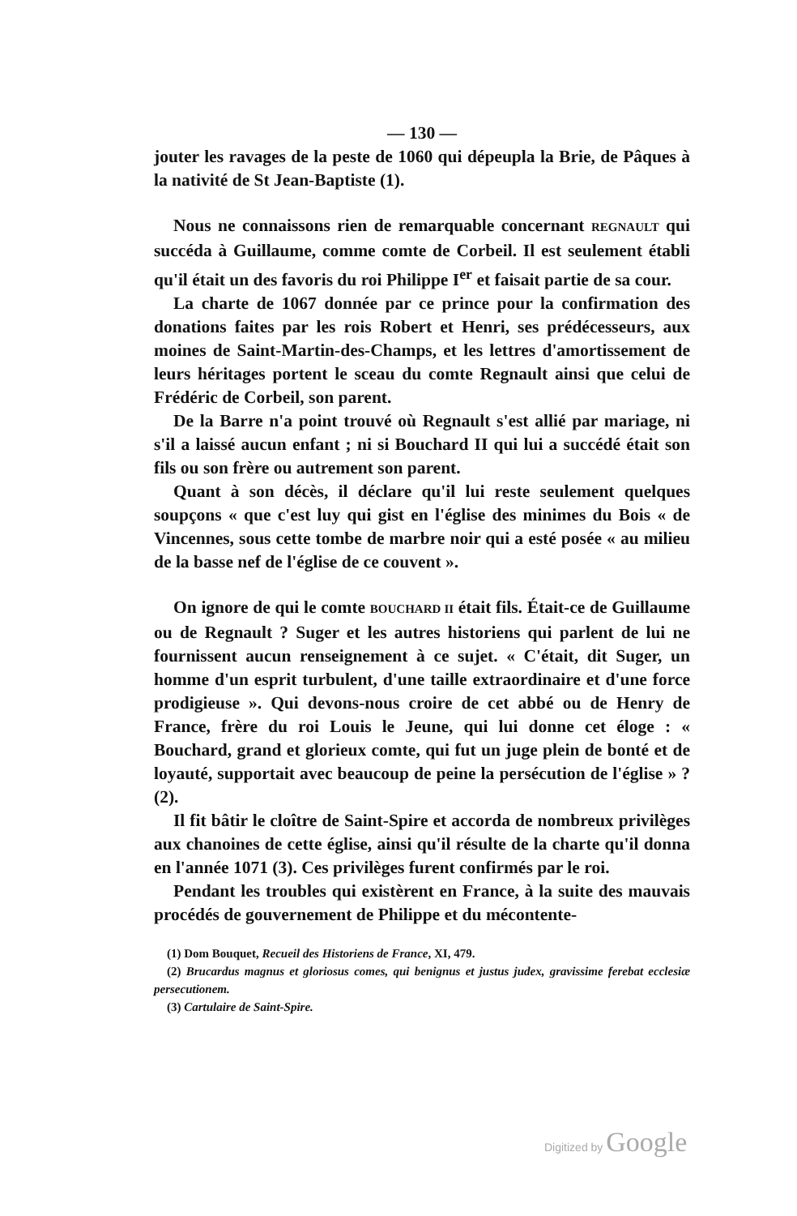— 130 —
jouter les ravages de la peste de 1060 qui dépeupla la Brie, de Pâques à la nativité de St Jean-Baptiste (1).
Nous ne connaissons rien de remarquable concernant REGNAULT qui succéda à Guillaume, comme comte de Corbeil. Il est seulement établi qu'il était un des favoris du roi Philippe I<sup>er</sup> et faisait partie de sa cour.
La charte de 1067 donnée par ce prince pour la confirmation des donations faites par les rois Robert et Henri, ses prédécesseurs, aux moines de Saint-Martin-des-Champs, et les lettres d'amortissement de leurs héritages portent le sceau du comte Regnault ainsi que celui de Frédéric de Corbeil, son parent.
De la Barre n'a point trouvé où Regnault s'est allié par mariage, ni s'il a laissé aucun enfant ; ni si Bouchard II qui lui a succédé était son fils ou son frère ou autrement son parent.
Quant à son décès, il déclare qu'il lui reste seulement quelques soupçons « que c'est luy qui gist en l'église des minimes du Bois « de Vincennes, sous cette tombe de marbre noir qui a esté posée « au milieu de la basse nef de l'église de ce couvent ».
On ignore de qui le comte BOUCHARD II était fils. Était-ce de Guillaume ou de Regnault ? Suger et les autres historiens qui parlent de lui ne fournissent aucun renseignement à ce sujet. « C'était, dit Suger, un homme d'un esprit turbulent, d'une taille extraordinaire et d'une force prodigieuse ». Qui devons-nous croire de cet abbé ou de Henry de France, frère du roi Louis le Jeune, qui lui donne cet éloge : « Bouchard, grand et glorieux comte, qui fut un juge plein de bonté et de loyauté, supportait avec beaucoup de peine la persécution de l'église » ? (2).
Il fit bâtir le cloître de Saint-Spire et accorda de nombreux privilèges aux chanoines de cette église, ainsi qu'il résulte de la charte qu'il donna en l'année 1071 (3). Ces privilèges furent confirmés par le roi.
Pendant les troubles qui existèrent en France, à la suite des mauvais procédés de gouvernement de Philippe et du mécontente-
(1) Dom Bouquet, Recueil des Historiens de France, XI, 479.
(2) Brucardus magnus et gloriosus comes, qui benignus et justus judex, gravissime ferebat ecclesiæ persecutionem.
(3) Cartulaire de Saint-Spire.
Digitized by Google